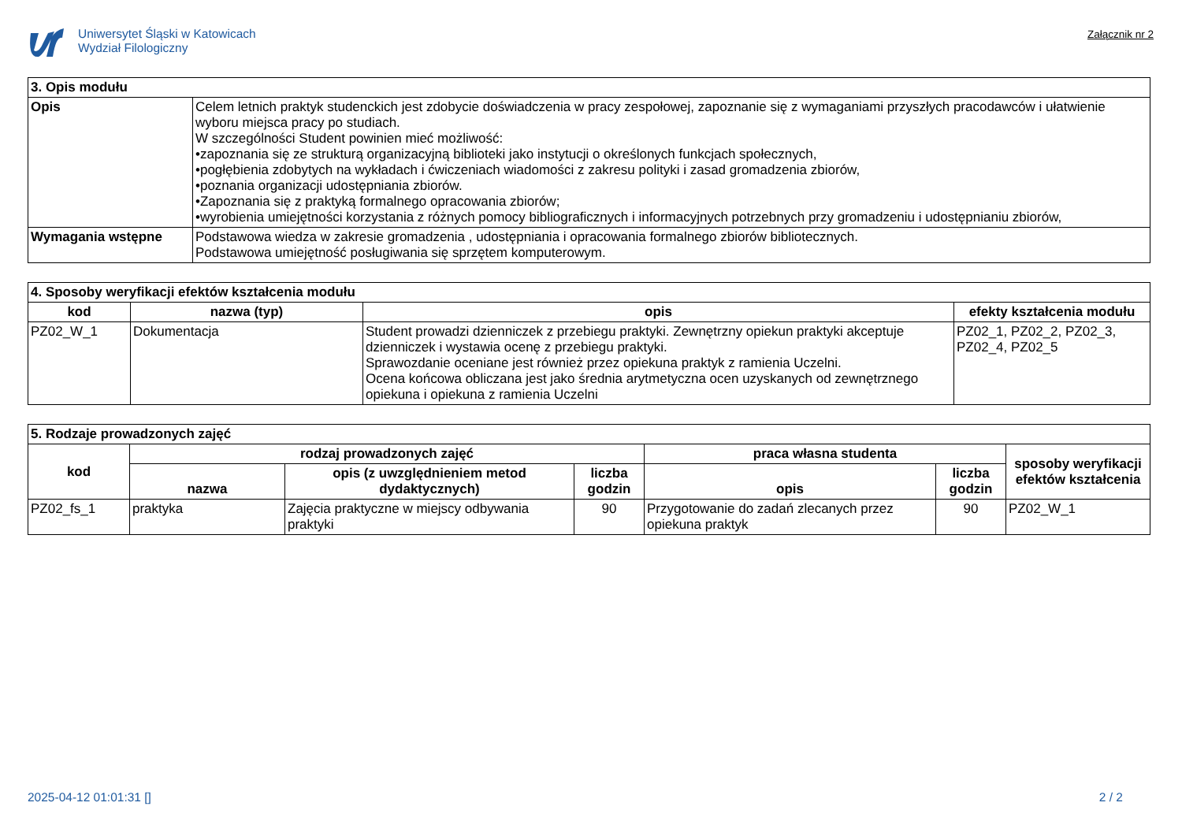Uniwersytet Śląski w Katowicach
Wydział Filologiczny
Załącznik nr 2
| 3. Opis modułu | |
| --- | --- |
| Opis | Celem letnich praktyk studenckich jest zdobycie doświadczenia w pracy zespołowej, zapoznanie się z wymaganiami przyszłych pracodawców i ułatwienie wyboru miejsca pracy po studiach. W szczególności Student powinien mieć możliwość: •zapoznania się ze strukturą organizacyjną biblioteki jako instytucji o określonych funkcjach społecznych, •pogłębienia zdobytych na wykładach i ćwiczeniach wiadomości z zakresu polityki i zasad gromadzenia zbiorów, •poznania organizacji udostępniania zbiorów. •Zapoznania się z praktyką formalnego opracowania zbiorów; •wyrobienia umiejętności korzystania z różnych pomocy bibliograficznych i informacyjnych potrzebnych przy gromadzeniu i udostępnianiu zbiorów, |
| Wymagania wstępne | Podstawowa wiedza w zakresie gromadzenia , udostępniania i opracowania formalnego zbiorów bibliotecznych. Podstawowa umiejętność posługiwania się sprzętem komputerowym. |
| 4. Sposoby weryfikacji efektów kształcenia modułu | | | |
| --- | --- | --- | --- |
| kod | nazwa (typ) | opis | efekty kształcenia modułu |
| PZ02_W_1 | Dokumentacja | Student prowadzi dzienniczek z przebiegu praktyki. Zewnętrzny opiekun praktyki akceptuje dzienniczek i wystawia ocenę z przebiegu praktyki. Sprawozdanie oceniane jest również przez opiekuna praktyk z ramienia Uczelni. Ocena końcowa obliczana jest jako średnia arytmetyczna ocen uzyskanych od zewnętrznego opiekuna i opiekuna z ramienia Uczelni | PZ02_1, PZ02_2, PZ02_3, PZ02_4, PZ02_5 |
| 5. Rodzaje prowadzonych zajęć | | | | | | |
| --- | --- | --- | --- | --- | --- | --- |
| kod | rodzaj prowadzonych zajęć | | | praca własna studenta | | sposoby weryfikacji efektów kształcenia |
| | nazwa | opis (z uwzględnieniem metod dydaktycznych) | liczba godzin | opis | liczba godzin | |
| PZ02_fs_1 | praktyka | Zajęcia praktyczne w miejscy odbywania praktyki | 90 | Przygotowanie do zadań zlecanych przez opiekuna praktyk | 90 | PZ02_W_1 |
2025-04-12 01:01:31 [] 2 / 2